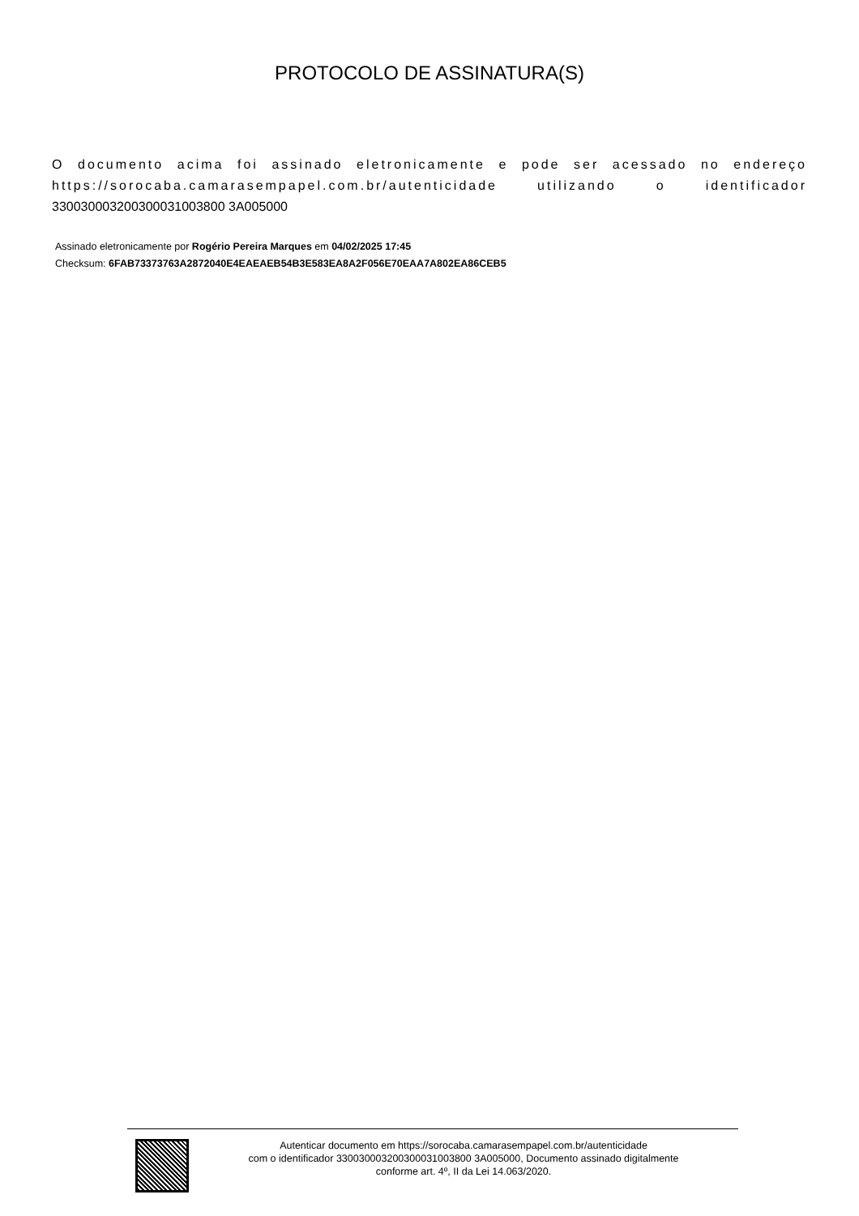PROTOCOLO DE ASSINATURA(S)
O documento acima foi assinado eletronicamente e pode ser acessado no endereço https://sorocaba.camarasempapel.com.br/autenticidade utilizando o identificador 330030003200300031003800 3A005000
Assinado eletronicamente por Rogério Pereira Marques em 04/02/2025 17:45
Checksum: 6FAB73373763A2872040E4EAEAEB54B3E583EA8A2F056E70EAA7A802EA86CEB5
Autenticar documento em https://sorocaba.camarasempapel.com.br/autenticidade
com o identificador 330030003200300031003800 3A005000, Documento assinado digitalmente
conforme art. 4º, II da Lei 14.063/2020.